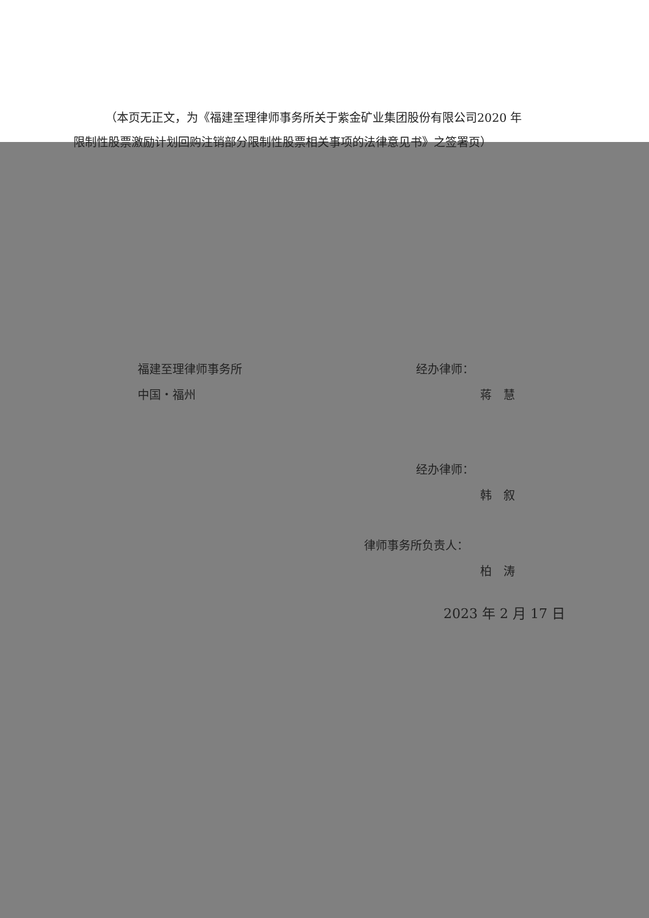（本页无正文，为《福建至理律师事务所关于紫金矿业集团股份有限公司2020 年限制性股票激励计划回购注销部分限制性股票相关事项的法律意见书》之签署页）
福建至理律师事务所
中国・福州
经办律师：
蒋　慧
经办律师：
韩　叙
律师事务所负责人：
柏　涛
2023 年 2 月 17 日